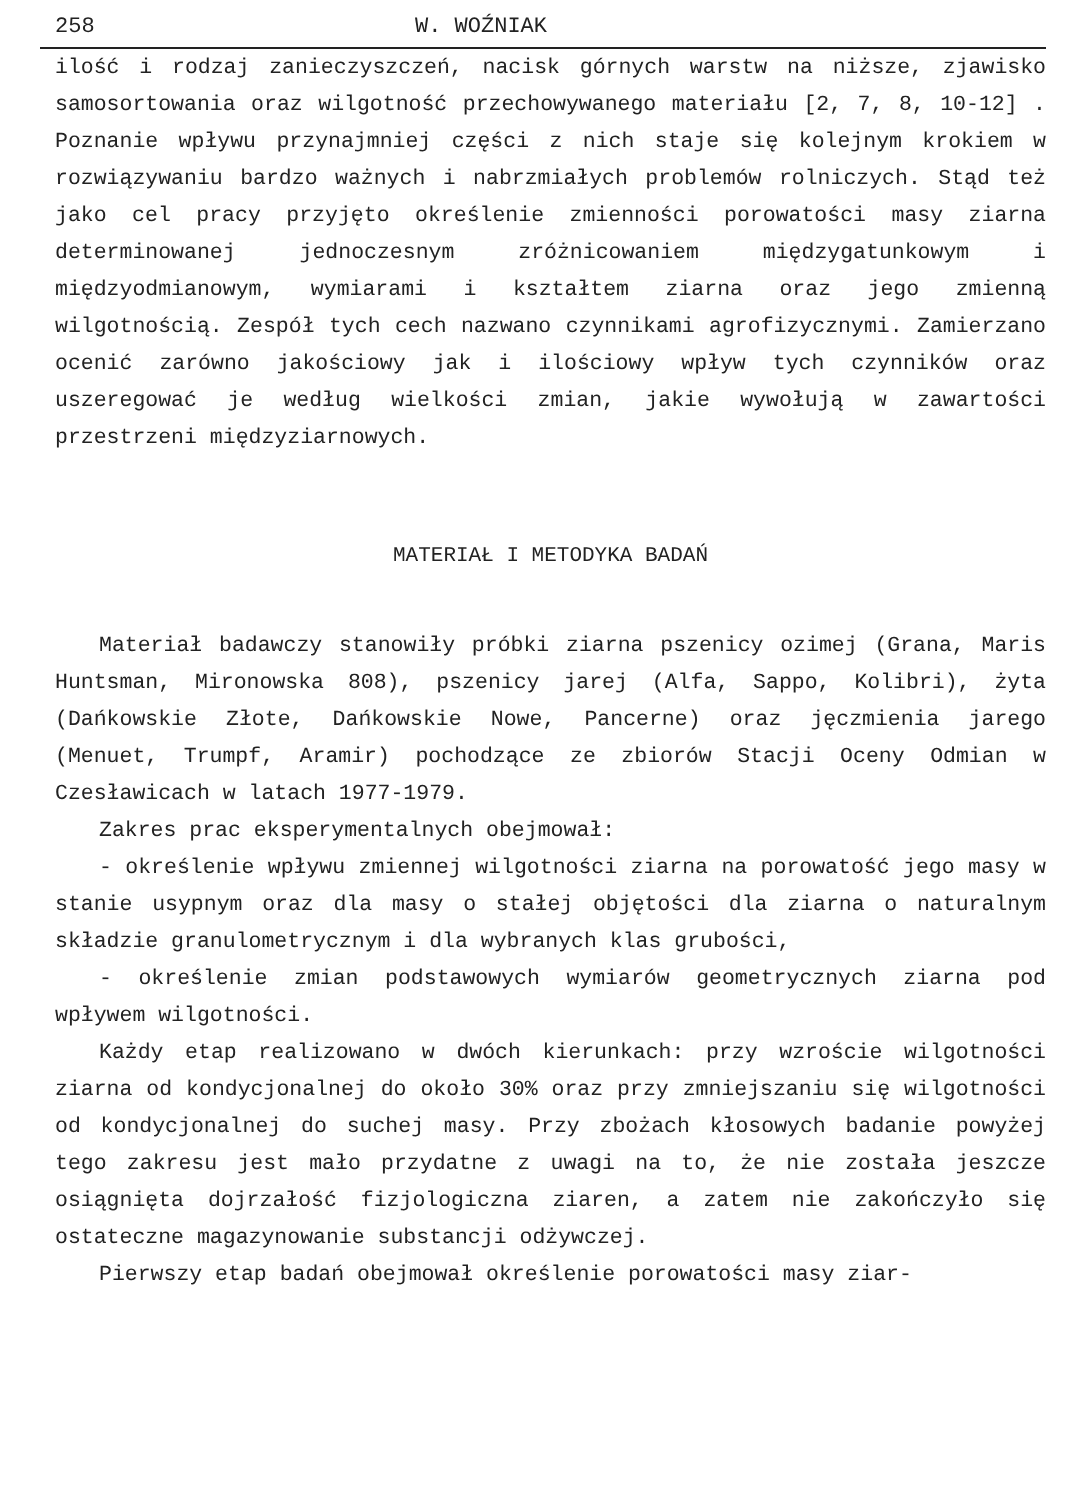258 W. WOŹNIAK
ilość i rodzaj zanieczyszczeń, nacisk górnych warstw na niższe, zjawisko samosortowania oraz wilgotność przechowywanego materiału [2, 7, 8, 10-12] . Poznanie wpływu przynajmniej części z nich staje się kolejnym krokiem w rozwiązywaniu bardzo ważnych i nabrzmiałych problemów rolniczych. Stąd też jako cel pracy przyjęto określenie zmienności porowatości masy ziarna determinowanej jednoczesnym zróżnicowaniem międzygatunkowym i międzyodmianowym, wymiarami i kształtem ziarna oraz jego zmienną wilgotnością. Zespół tych cech nazwano czynnikami agrofizycznymi. Zamierzano ocenić zarówno jakościowy jak i ilościowy wpływ tych czynników oraz uszeregować je według wielkości zmian, jakie wywołują w zawartości przestrzeni międzyziarnowych.
MATERIAŁ I METODYKA BADAŃ
Materiał badawczy stanowiły próbki ziarna pszenicy ozimej (Grana, Maris Huntsman, Mironowska 808), pszenicy jarej (Alfa, Sappo, Kolibri), żyta (Dańkowskie Złote, Dańkowskie Nowe, Pancerne) oraz jęczmienia jarego (Menuet, Trumpf, Aramir) pochodzące ze zbiorów Stacji Oceny Odmian w Czesławicach w latach 1977-1979.
Zakres prac eksperymentalnych obejmował:
- określenie wpływu zmiennej wilgotności ziarna na porowatość jego masy w stanie usypnym oraz dla masy o stałej objętości dla ziarna o naturalnym składzie granulometrycznym i dla wybranych klas grubości,
- określenie zmian podstawowych wymiarów geometrycznych ziarna pod wpływem wilgotności.
Każdy etap realizowano w dwóch kierunkach: przy wzroście wilgotności ziarna od kondycjonalnej do około 30% oraz przy zmniejszaniu się wilgotności od kondycjonalnej do suchej masy. Przy zbożach kłosowych badanie powyżej tego zakresu jest mało przydatne z uwagi na to, że nie została jeszcze osiągnięta dojrzałość fizjologiczna ziaren, a zatem nie zakończyło się ostateczne magazynowanie substancji odżywczej.
Pierwszy etap badań obejmował określenie porowatości masy ziar-